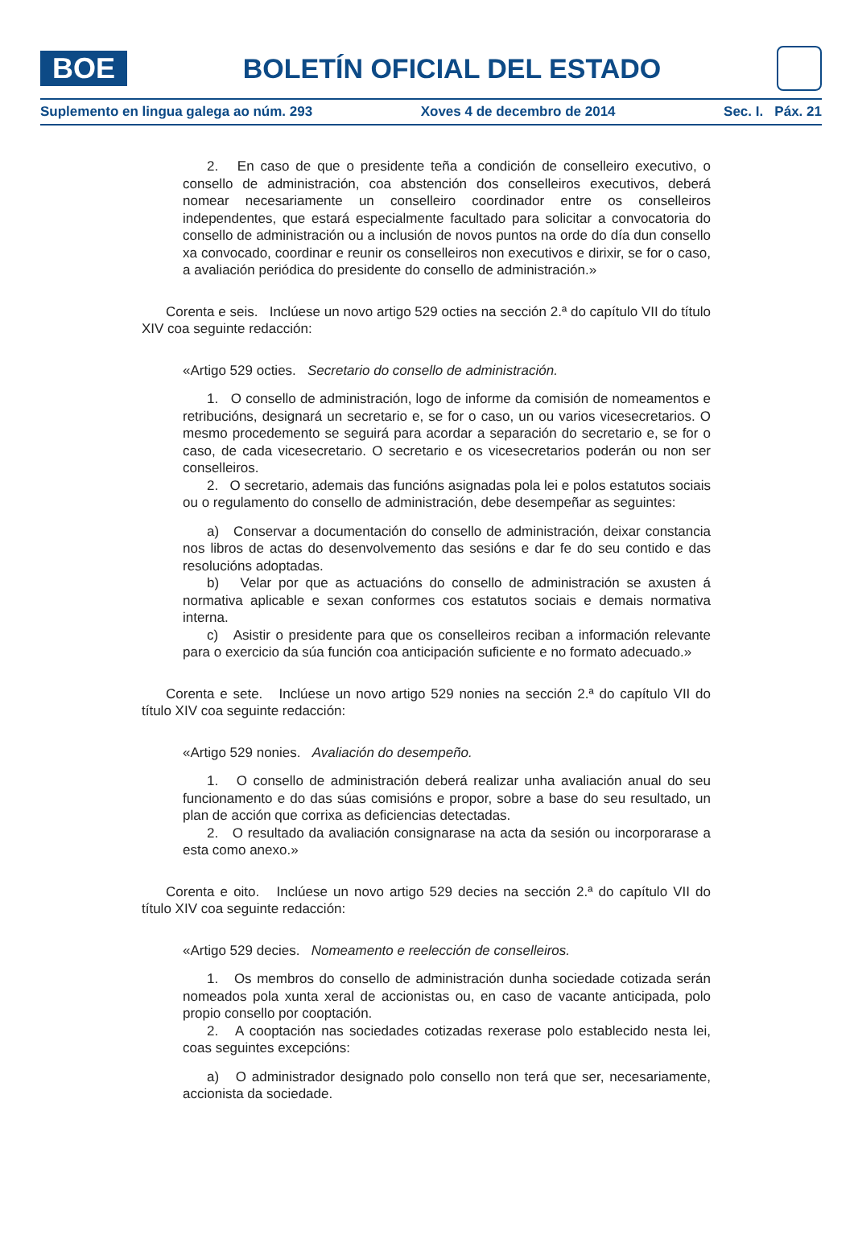BOE
BOLETÍN OFICIAL DEL ESTADO
Suplemento en lingua galega ao núm. 293 Xoves 4 de decembro de 2014 Sec. I. Páx. 21
2. En caso de que o presidente teña a condición de conselleiro executivo, o consello de administración, coa abstención dos conselleiros executivos, deberá nomear necesariamente un conselleiro coordinador entre os conselleiros independentes, que estará especialmente facultado para solicitar a convocatoria do consello de administración ou a inclusión de novos puntos na orde do día dun consello xa convocado, coordinar e reunir os conselleiros non executivos e dirixir, se for o caso, a avaliación periódica do presidente do consello de administración.»
Corenta e seis. Inclúese un novo artigo 529 octies na sección 2.ª do capítulo VII do título XIV coa seguinte redacción:
«Artigo 529 octies. Secretario do consello de administración.
1. O consello de administración, logo de informe da comisión de nomeamentos e retribucións, designará un secretario e, se for o caso, un ou varios vicesecretarios. O mesmo procedemento se seguirá para acordar a separación do secretario e, se for o caso, de cada vicesecretario. O secretario e os vicesecretarios poderán ou non ser conselleiros.
2. O secretario, ademais das funcións asignadas pola lei e polos estatutos sociais ou o regulamento do consello de administración, debe desempeñar as seguintes:
a) Conservar a documentación do consello de administración, deixar constancia nos libros de actas do desenvolvemento das sesións e dar fe do seu contido e das resolucións adoptadas.
b) Velar por que as actuacións do consello de administración se axusten á normativa aplicable e sexan conformes cos estatutos sociais e demais normativa interna.
c) Asistir o presidente para que os conselleiros reciban a información relevante para o exercicio da súa función coa anticipación suficiente e no formato adecuado.»
Corenta e sete. Inclúese un novo artigo 529 nonies na sección 2.ª do capítulo VII do título XIV coa seguinte redacción:
«Artigo 529 nonies. Avaliación do desempeño.
1. O consello de administración deberá realizar unha avaliación anual do seu funcionamento e do das súas comisións e propor, sobre a base do seu resultado, un plan de acción que corrixa as deficiencias detectadas.
2. O resultado da avaliación consignarase na acta da sesión ou incorporarase a esta como anexo.»
Corenta e oito. Inclúese un novo artigo 529 decies na sección 2.ª do capítulo VII do título XIV coa seguinte redacción:
«Artigo 529 decies. Nomeamento e reelección de conselleiros.
1. Os membros do consello de administración dunha sociedade cotizada serán nomeados pola xunta xeral de accionistas ou, en caso de vacante anticipada, polo propio consello por cooptación.
2. A cooptación nas sociedades cotizadas rexerase polo establecido nesta lei, coas seguintes excepcións:
a) O administrador designado polo consello non terá que ser, necesariamente, accionista da sociedade.